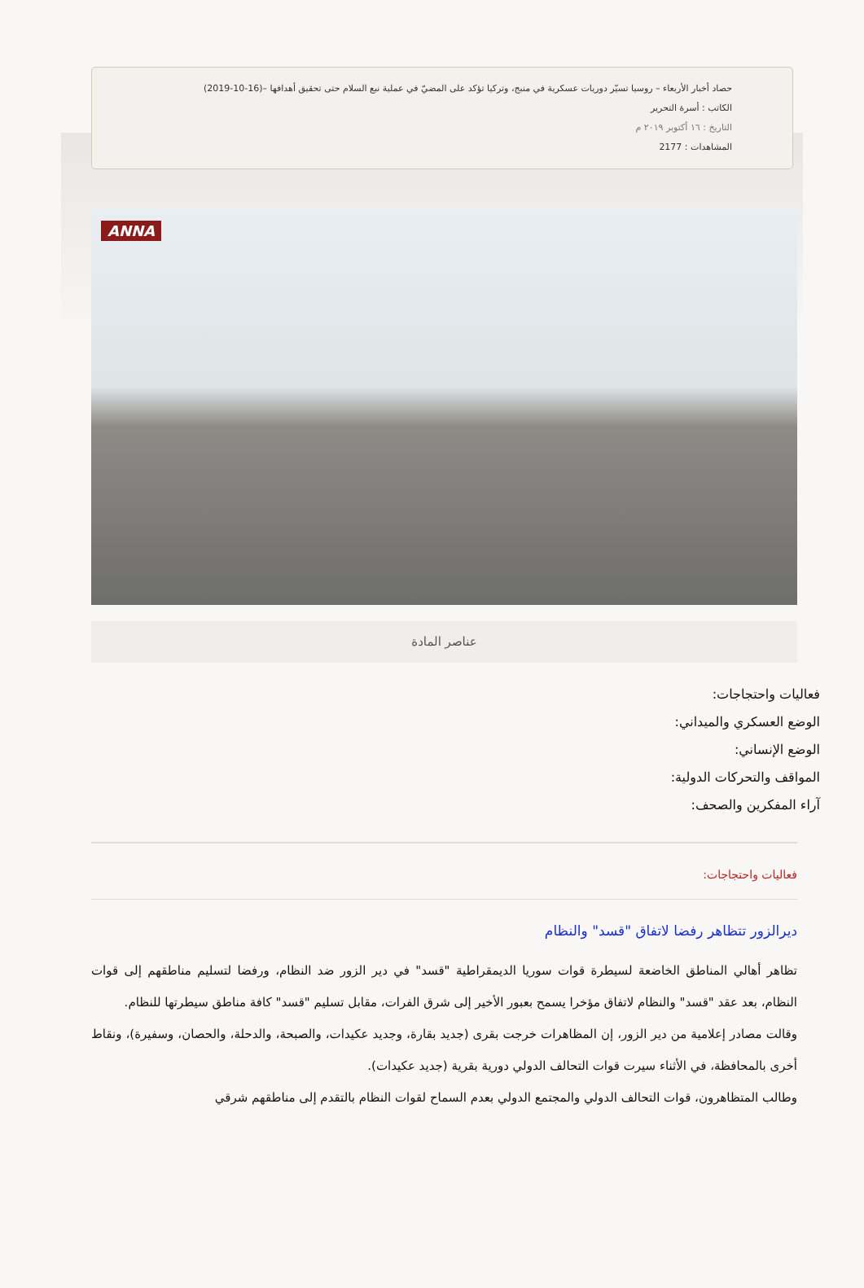حصاد أخبار الأربعاء – روسيا تسيّر دوريات عسكرية في منبج، وتركيا تؤكد على المضيّ في عملية نبع السلام حتى تحقيق أهدافها –(16-10-2019)
الكاتب : أسرة التحرير
التاريخ : ١٦ أكتوبر ٢٠١٩ م
المشاهدات : 2177
ANNA
عناصر المادة
فعاليات واحتجاجات:
الوضع العسكري والميداني:
الوضع الإنساني:
المواقف والتحركات الدولية:
آراء المفكرين والصحف:
فعاليات واحتجاجات:
ديرالزور تتظاهر رفضا لاتفاق "قسد" والنظام
تظاهر أهالي المناطق الخاضعة لسيطرة قوات سوريا الديمقراطية "قسد" في دير الزور ضد النظام، ورفضا لتسليم مناطقهم إلى قوات النظام، بعد عقد "قسد" والنظام لاتفاق مؤخرا يسمح بعبور الأخير إلى شرق الفرات، مقابل تسليم "قسد" كافة مناطق سيطرتها للنظام.
وقالت مصادر إعلامية من دير الزور، إن المظاهرات خرجت بقرى (جديد بقارة، وجديد عكيدات، والصبحة، والدحلة، والحصان، وسفيرة)، ونقاط أخرى بالمحافظة، في الأثناء سيرت قوات التحالف الدولي دورية بقرية (جديد عكيدات).
وطالب المتظاهرون، قوات التحالف الدولي والمجتمع الدولي بعدم السماح لقوات النظام بالتقدم إلى مناطقهم شرقي